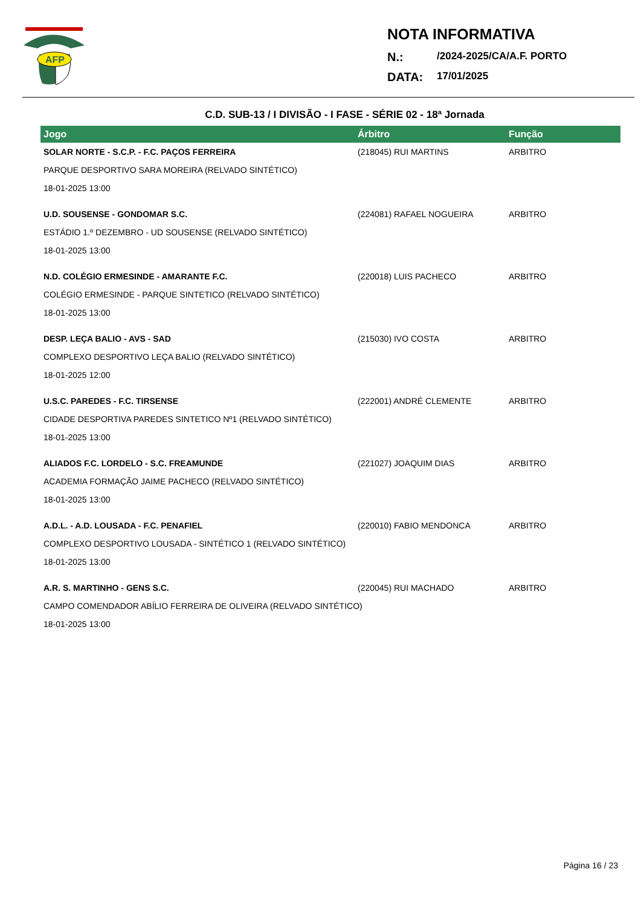AFP
NOTA INFORMATIVA
N.: /2024-2025/CA/A.F. PORTO
DATA: 17/01/2025
C.D. SUB-13 / I DIVISÃO - I FASE - SÉRIE 02 - 18ª Jornada
| Jogo | Árbitro | Função |
| --- | --- | --- |
| SOLAR NORTE - S.C.P. - F.C. PAÇOS FERREIRA | (218045) RUI MARTINS | ARBITRO |
| PARQUE DESPORTIVO SARA MOREIRA (RELVADO SINTÉTICO) | | |
| 18-01-2025 13:00 | | |
| U.D. SOUSENSE - GONDOMAR S.C. | (224081) RAFAEL NOGUEIRA | ARBITRO |
| ESTÁDIO 1.º DEZEMBRO - UD SOUSENSE (RELVADO SINTÉTICO) | | |
| 18-01-2025 13:00 | | |
| N.D. COLÉGIO ERMESINDE - AMARANTE F.C. | (220018) LUIS PACHECO | ARBITRO |
| COLÉGIO ERMESINDE - PARQUE SINTETICO (RELVADO SINTÉTICO) | | |
| 18-01-2025 13:00 | | |
| DESP. LEÇA BALIO - AVS - SAD | (215030) IVO COSTA | ARBITRO |
| COMPLEXO DESPORTIVO LEÇA BALIO (RELVADO SINTÉTICO) | | |
| 18-01-2025 12:00 | | |
| U.S.C. PAREDES - F.C. TIRSENSE | (222001) ANDRÉ CLEMENTE | ARBITRO |
| CIDADE DESPORTIVA PAREDES SINTETICO Nº1 (RELVADO SINTÉTICO) | | |
| 18-01-2025 13:00 | | |
| ALIADOS F.C. LORDELO - S.C. FREAMUNDE | (221027) JOAQUIM DIAS | ARBITRO |
| ACADEMIA FORMAÇÃO JAIME PACHECO (RELVADO SINTÉTICO) | | |
| 18-01-2025 13:00 | | |
| A.D.L. - A.D. LOUSADA - F.C. PENAFIEL | (220010) FABIO MENDONCA | ARBITRO |
| COMPLEXO DESPORTIVO LOUSADA - SINTÉTICO 1 (RELVADO SINTÉTICO) | | |
| 18-01-2025 13:00 | | |
| A.R. S. MARTINHO - GENS S.C. | (220045) RUI MACHADO | ARBITRO |
| CAMPO COMENDADOR ABÍLIO FERREIRA DE OLIVEIRA (RELVADO SINTÉTICO) | | |
| 18-01-2025 13:00 | | |
Página 16 / 23